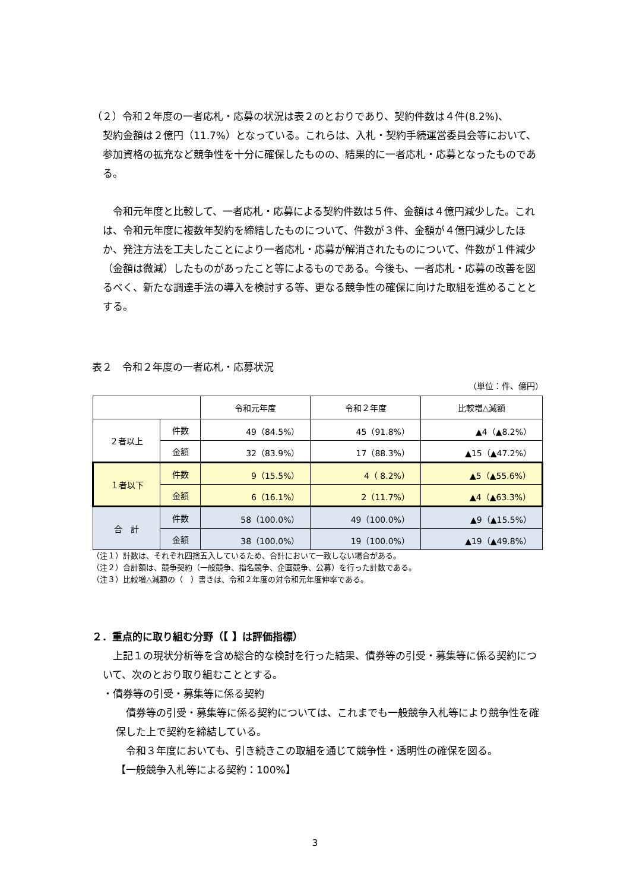（２）令和２年度の一者応札・応募の状況は表２のとおりであり、契約件数は４件(8.2%)、
契約金額は２億円（11.7%）となっている。これらは、入札・契約手続運営委員会等において、参加資格の拡充など競争性を十分に確保したものの、結果的に一者応札・応募となったものである。
　令和元年度と比較して、一者応札・応募による契約件数は５件、金額は４億円減少した。これは、令和元年度に複数年契約を締結したものについて、件数が３件、金額が４億円減少したほか、発注方法を工夫したことにより一者応札・応募が解消されたものについて、件数が１件減少（金額は微減）したものがあったこと等によるものである。今後も、一者応札・応募の改善を図るべく、新たな調達手法の導入を検討する等、更なる競争性の確保に向けた取組を進めることとする。
表２　令和２年度の一者応札・応募状況
（単位：件、億円）
| | | 令和元年度 | 令和２年度 | 比較増△減額 |
| ２者以上 | 件数 | 49（84.5%） | 45（91.8%） | ▲4（▲8.2%） |
| | 金額 | 32（83.9%） | 17（88.3%） | ▲15（▲47.2%） |
| １者以下 | 件数 | 9（15.5%） | 4（ 8.2%） | ▲5（▲55.6%） |
| | 金額 | 6（16.1%） | 2（11.7%） | ▲4（▲63.3%） |
| 合 計 | 件数 | 58（100.0%） | 49（100.0%） | ▲9（▲15.5%） |
| | 金額 | 38（100.0%） | 19（100.0%） | ▲19（▲49.8%） |
（注１）計数は、それぞれ四捨五入しているため、合計において一致しない場合がある。
（注２）合計額は、競争契約（一般競争、指名競争、企画競争、公募）を行った計数である。
（注３）比較増△減額の（　）書きは、令和２年度の対令和元年度伸率である。
２．重点的に取り組む分野（【 】は評価指標）
　上記１の現状分析等を含め総合的な検討を行った結果、債券等の引受・募集等に係る契約について、次のとおり取り組むこととする。
・債券等の引受・募集等に係る契約
　債券等の引受・募集等に係る契約については、これまでも一般競争入札等により競争性を確保した上で契約を締結している。
　令和３年度においても、引き続きこの取組を通じて競争性・透明性の確保を図る。
【一般競争入札等による契約：100%】
3